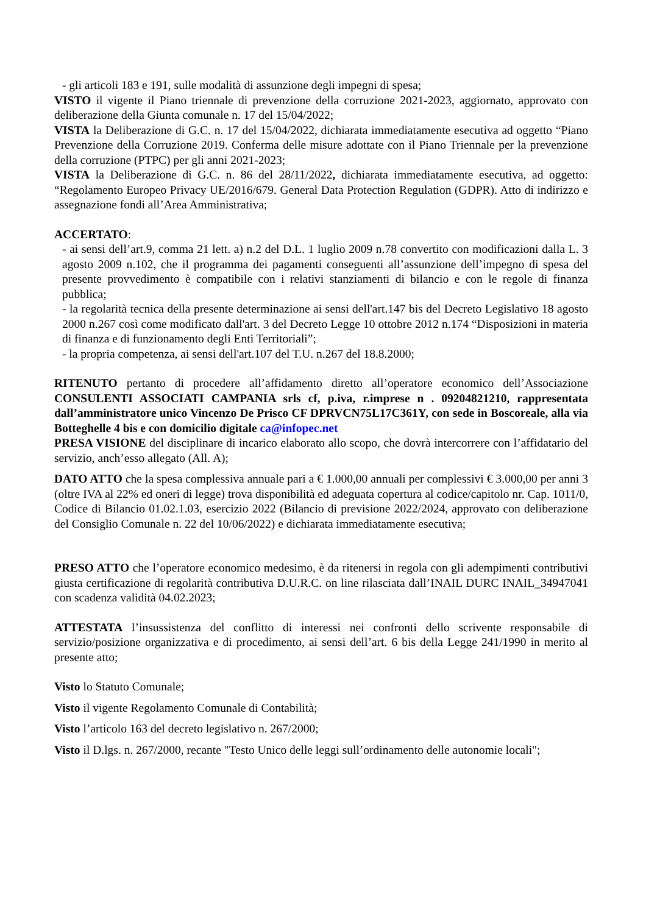- gli articoli 183 e 191, sulle modalità di assunzione degli impegni di spesa;
VISTO il vigente il Piano triennale di prevenzione della corruzione 2021-2023, aggiornato, approvato con deliberazione della Giunta comunale n. 17 del 15/04/2022;
VISTA la Deliberazione di G.C. n. 17 del 15/04/2022, dichiarata immediatamente esecutiva ad oggetto “Piano Prevenzione della Corruzione 2019. Conferma delle misure adottate con il Piano Triennale per la prevenzione della corruzione (PTPC) per gli anni 2021-2023;
VISTA la Deliberazione di G.C. n. 86 del 28/11/2022, dichiarata immediatamente esecutiva, ad oggetto: “Regolamento Europeo Privacy UE/2016/679. General Data Protection Regulation (GDPR). Atto di indirizzo e assegnazione fondi all’Area Amministrativa;
ACCERTATO:
- ai sensi dell’art.9, comma 21 lett. a) n.2 del D.L. 1 luglio 2009 n.78 convertito con modificazioni dalla L. 3 agosto 2009 n.102, che il programma dei pagamenti conseguenti all’assunzione dell’impegno di spesa del presente provvedimento è compatibile con i relativi stanziamenti di bilancio e con le regole di finanza pubblica;
- la regolarità tecnica della presente determinazione ai sensi dell'art.147 bis del Decreto Legislativo 18 agosto 2000 n.267 così come modificato dall'art. 3 del Decreto Legge 10 ottobre 2012 n.174 “Disposizioni in materia di finanza e di funzionamento degli Enti Territoriali”;
- la propria competenza, ai sensi dell'art.107 del T.U. n.267 del 18.8.2000;
RITENUTO pertanto di procedere all’affidamento diretto all’operatore economico dell’Associazione CONSULENTI ASSOCIATI CAMPANIA srls cf, p.iva, r.imprese n . 09204821210, rappresentata dall’amministratore unico Vincenzo De Prisco CF DPRVCN75L17C361Y, con sede in Boscoreale, alla via Botteghelle 4 bis e con domicilio digitale ca@infopec.net
PRESA VISIONE del disciplinare di incarico elaborato allo scopo, che dovrà intercorrere con l’affidatario del servizio, anch’esso allegato (All. A);
DATO ATTO che la spesa complessiva annuale pari a € 1.000,00 annuali per complessivi € 3.000,00 per anni 3 (oltre IVA al 22% ed oneri di legge) trova disponibilità ed adeguata copertura al codice/capitolo nr. Cap. 1011/0, Codice di Bilancio 01.02.1.03, esercizio 2022 (Bilancio di previsione 2022/2024, approvato con deliberazione del Consiglio Comunale n. 22 del 10/06/2022) e dichiarata immediatamente esecutiva;
PRESO ATTO che l’operatore economico medesimo, è da ritenersi in regola con gli adempimenti contributivi giusta certificazione di regolarità contributiva D.U.R.C. on line rilasciata dall’INAIL DURC INAIL_34947041 con scadenza validità 04.02.2023;
ATTESTATA l’insussistenza del conflitto di interessi nei confronti dello scrivente responsabile di servizio/posizione organizzativa e di procedimento, ai sensi dell’art. 6 bis della Legge 241/1990 in merito al presente atto;
Visto lo Statuto Comunale;
Visto il vigente Regolamento Comunale di Contabilità;
Visto l’articolo 163 del decreto legislativo n. 267/2000;
Visto il D.lgs. n. 267/2000, recante "Testo Unico delle leggi sull’ordinamento delle autonomie locali";